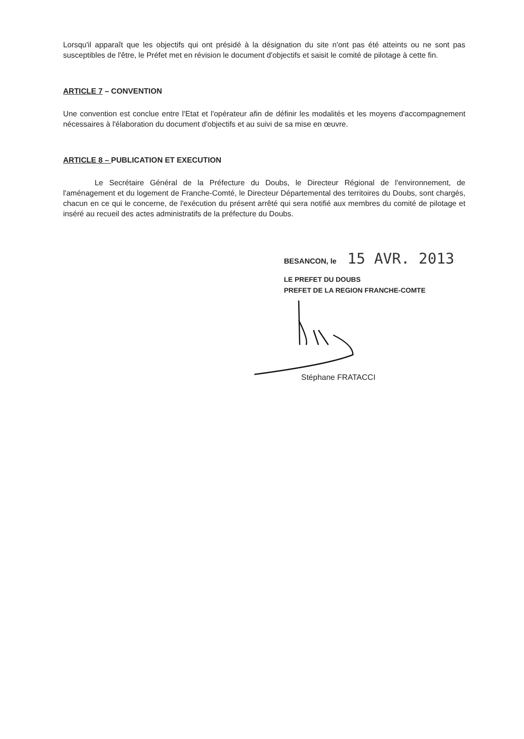Lorsqu'il apparaît que les objectifs qui ont présidé à la désignation du site n'ont pas été atteints ou ne sont pas susceptibles de l'être, le Préfet met en révision le document d'objectifs et saisit le comité de pilotage à cette fin.
ARTICLE 7 – CONVENTION
Une convention est conclue entre l'Etat et l'opérateur afin de définir les modalités et les moyens d'accompagnement nécessaires à l'élaboration du document d'objectifs et au suivi de sa mise en œuvre.
ARTICLE 8 – PUBLICATION ET EXECUTION
Le Secrétaire Général de la Préfecture du Doubs, le Directeur Régional de l'environnement, de l'aménagement et du logement de Franche-Comté, le Directeur Départemental des territoires du Doubs, sont chargés, chacun en ce qui le concerne, de l'exécution du présent arrêté qui sera notifié aux membres du comité de pilotage et inséré au recueil des actes administratifs de la préfecture du Doubs.
BESANCON, le 15 AVR. 2013
LE PREFET DU DOUBS
PREFET DE LA REGION FRANCHE-COMTE
Stéphane FRATACCI